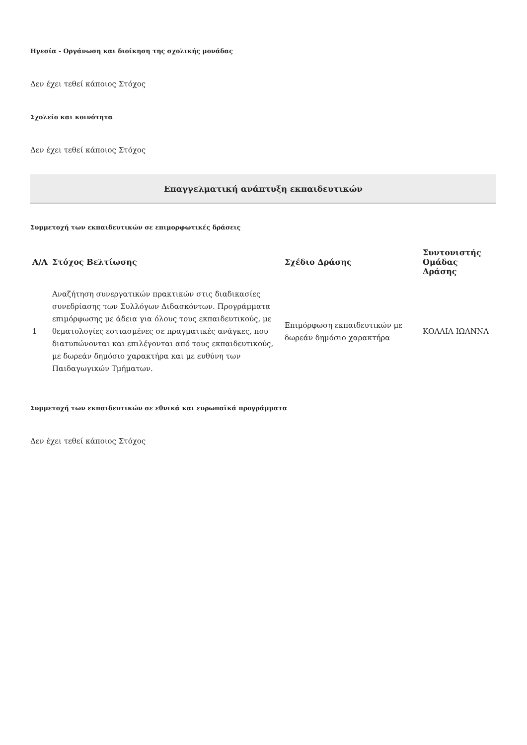Ηγεσία - Οργάνωση και διοίκηση της σχολικής μονάδας
Δεν έχει τεθεί κάποιος Στόχος
Σχολείο και κοινότητα
Δεν έχει τεθεί κάποιος Στόχος
Επαγγελματική ανάπτυξη εκπαιδευτικών
Συμμετοχή των εκπαιδευτικών σε επιμορφωτικές δράσεις
| Α/Α | Στόχος Βελτίωσης | Σχέδιο Δράσης | Συντονιστής Ομάδας Δράσης |
| --- | --- | --- | --- |
| 1 | Αναζήτηση συνεργατικών πρακτικών στις διαδικασίες συνεδρίασης των Συλλόγων Διδασκόντων. Προγράμματα επιμόρφωσης με άδεια για όλους τους εκπαιδευτικούς, με θεματολογίες εστιασμένες σε πραγματικές ανάγκες, που διατυπώνονται και επιλέγονται από τους εκπαιδευτικούς, με δωρεάν δημόσιο χαρακτήρα και με ευθύνη των Παιδαγωγικών Τμήματων. | Επιμόρφωση εκπαιδευτικών με δωρεάν δημόσιο χαρακτήρα | ΚΟΛΛΙΑ ΙΩΑΝΝΑ |
Συμμετοχή των εκπαιδευτικών σε εθνικά και ευρωπαϊκά προγράμματα
Δεν έχει τεθεί κάποιος Στόχος